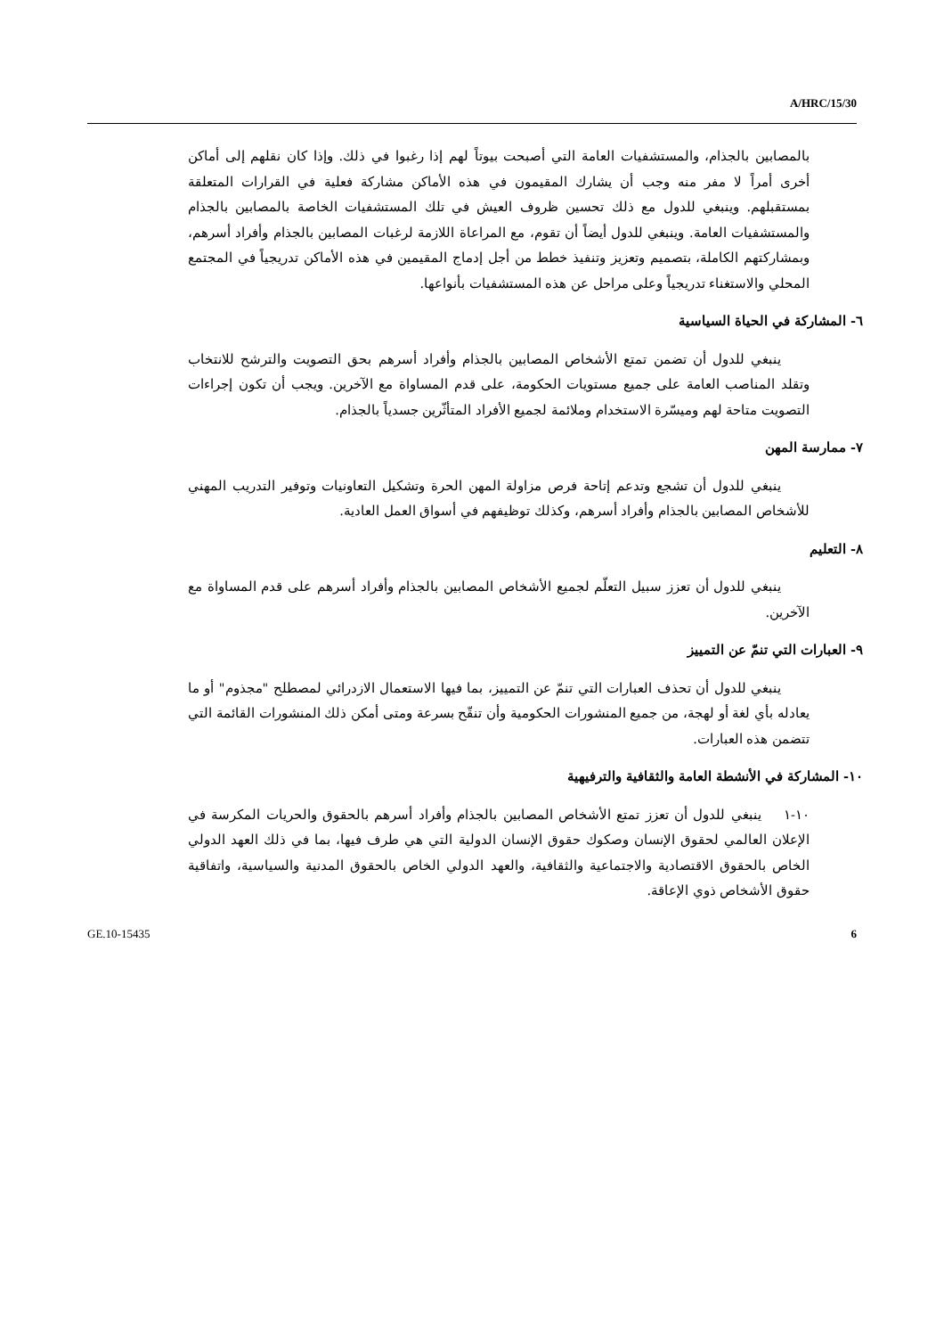A/HRC/15/30
بالمصابين بالجذام، والمستشفيات العامة التي أصبحت بيوتاً لهم إذا رغبوا في ذلك. وإذا كان نقلهم إلى أماكن أخرى أمراً لا مفر منه وجب أن يشارك المقيمون في هذه الأماكن مشاركة فعلية في القرارات المتعلقة بمستقبلهم. وينبغي للدول مع ذلك تحسين ظروف العيش في تلك المستشفيات الخاصة بالمصابين بالجذام والمستشفيات العامة. وينبغي للدول أيضاً أن تقوم، مع المراعاة اللازمة لرغبات المصابين بالجذام وأفراد أسرهم، وبمشاركتهم الكاملة، بتصميم وتعزيز وتنفيذ خطط من أجل إدماج المقيمين في هذه الأماكن تدريجياً في المجتمع المحلي والاستغناء تدريجياً وعلى مراحل عن هذه المستشفيات بأنواعها.
٦- المشاركة في الحياة السياسية
ينبغي للدول أن تضمن تمتع الأشخاص المصابين بالجذام وأفراد أسرهم بحق التصويت والترشح للانتخاب وتقلد المناصب العامة على جميع مستويات الحكومة، على قدم المساواة مع الآخرين. ويجب أن تكون إجراءات التصويت متاحة لهم وميسّرة الاستخدام وملائمة لجميع الأفراد المتأثّرين جسدياً بالجذام.
٧- ممارسة المهن
ينبغي للدول أن تشجع وتدعم إتاحة فرص مزاولة المهن الحرة وتشكيل التعاونيات وتوفير التدريب المهني للأشخاص المصابين بالجذام وأفراد أسرهم، وكذلك توظيفهم في أسواق العمل العادية.
٨- التعليم
ينبغي للدول أن تعزز سبيل التعلّم لجميع الأشخاص المصابين بالجذام وأفراد أسرهم على قدم المساواة مع الآخرين.
٩- العبارات التي تنمّ عن التمييز
ينبغي للدول أن تحذف العبارات التي تنمّ عن التمييز، بما فيها الاستعمال الازدرائي لمصطلح "مجذوم" أو ما يعادله بأي لغة أو لهجة، من جميع المنشورات الحكومية وأن تنقّح بسرعة ومتى أمكن ذلك المنشورات القائمة التي تتضمن هذه العبارات.
١٠- المشاركة في الأنشطة العامة والثقافية والترفيهية
١٠-١ ينبغي للدول أن تعزز تمتع الأشخاص المصابين بالجذام وأفراد أسرهم بالحقوق والحريات المكرسة في الإعلان العالمي لحقوق الإنسان وصكوك حقوق الإنسان الدولية التي هي طرف فيها، بما في ذلك العهد الدولي الخاص بالحقوق الاقتصادية والاجتماعية والثقافية، والعهد الدولي الخاص بالحقوق المدنية والسياسية، واتفاقية حقوق الأشخاص ذوي الإعاقة.
GE.10-15435 6